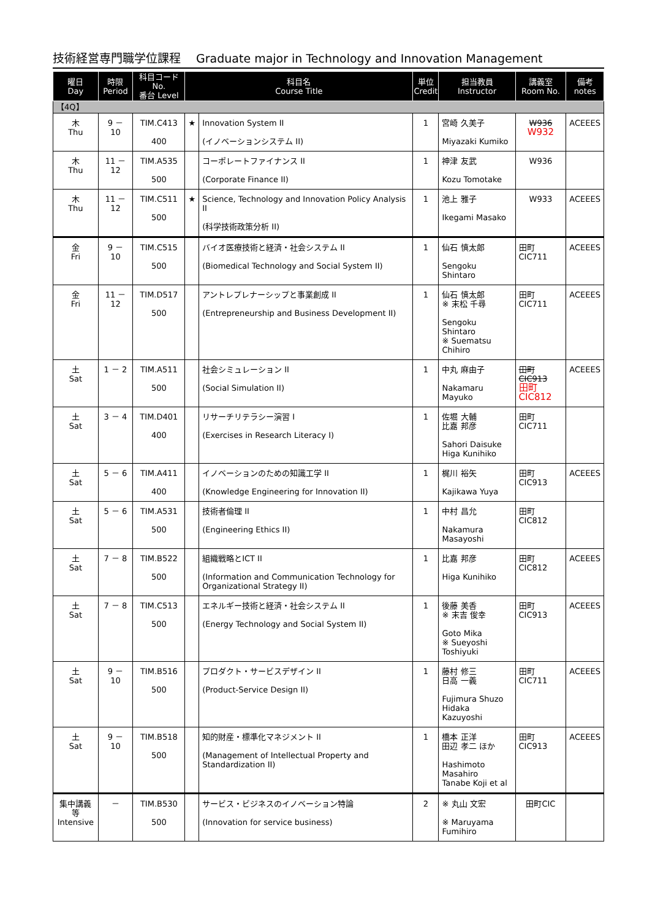技術経営専門職学位課程　 Graduate major in Technology and Innovation Management
| 曜日 Day | 時限 Period | 科目コード No. 番台 Level | 科目名 Course Title | | 単位 Credit | 担当教員 Instructor | 講義室 Room No. | 備考 notes |
| --- | --- | --- | --- | --- | --- | --- | --- | --- |
| 【4Q】 | | | | | | | | |
| 木 Thu | 9 － 10 | TIM.C413 400 | ★ | Innovation System II (イノベーションシステム II) | 1 | 宮崎 久美子 Miyazaki Kumiko | W936 W932 | ACEEES |
| 木 Thu | 11 － 12 | TIM.A535 500 | | コーポレートファイナンス II (Corporate Finance II) | 1 | 神津 友武 Kozu Tomotake | W936 | |
| 木 Thu | 11 － 12 | TIM.C511 500 | ★ | Science, Technology and Innovation Policy Analysis II (科学技術政策分析 II) | 1 | 池上 雅子 Ikegami Masako | W933 | ACEEES |
| 金 Fri | 9 － 10 | TIM.C515 500 | | バイオ医療技術と経済・社会システム II (Biomedical Technology and Social System II) | 1 | 仙石 慎太郎 Sengoku Shintaro | 田町CIC711 | ACEEES |
| 金 Fri | 11 － 12 | TIM.D517 500 | | アントレプレナーシップと事業創成 II (Entrepreneurship and Business Development II) | 1 | 仙石 慎太郎 ※ 末松 千尋 Sengoku Shintaro ※ Suematsu Chihiro | 田町CIC711 | ACEEES |
| 土 Sat | 1 － 2 | TIM.A511 500 | | 社会シミュレーション II (Social Simulation II) | 1 | 中丸 麻由子 Nakamaru Mayuko | 田町CIC913 田町CIC812 | ACEEES |
| 土 Sat | 3 － 4 | TIM.D401 400 | | リサーチリテラシー演習 I (Exercises in Research Literacy I) | 1 | 佐堀 大輔 比嘉 邦彦 Sahori Daisuke Higa Kunihiko | 田町CIC711 | |
| 土 Sat | 5 － 6 | TIM.A411 400 | | イノベーションのための知識工学 II (Knowledge Engineering for Innovation II) | 1 | 梶川 裕矢 Kajikawa Yuya | 田町CIC913 | ACEEES |
| 土 Sat | 5 － 6 | TIM.A531 500 | | 技術者倫理 II (Engineering Ethics II) | 1 | 中村 昌允 Nakamura Masayoshi | 田町CIC812 | |
| 土 Sat | 7 － 8 | TIM.B522 500 | | 組織戦略とICT II (Information and Communication Technology for Organizational Strategy II) | 1 | 比嘉 邦彦 Higa Kunihiko | 田町CIC812 | ACEEES |
| 土 Sat | 7 － 8 | TIM.C513 500 | | エネルギー技術と経済・社会システム II (Energy Technology and Social System II) | 1 | 後藤 美香 ※ 末吉 俊幸 Goto Mika ※ Sueyoshi Toshiyuki | 田町CIC913 | ACEEES |
| 土 Sat | 9 － 10 | TIM.B516 500 | | プロダクト・サービスデザイン II (Product-Service Design II) | 1 | 藤村 修三 日高 一義 Fujimura Shuzo Hidaka Kazuyoshi | 田町CIC711 | ACEEES |
| 土 Sat | 9 － 10 | TIM.B518 500 | | 知的財産・標準化マネジメント II (Management of Intellectual Property and Standardization II) | 1 | 橋本 正洋 田辺 孝二 ほか Hashimoto Masahiro Tanabe Koji et al | 田町CIC913 | ACEEES |
| 集中講義等 Intensive | － | TIM.B530 500 | | サービス・ビジネスのイノベーション特論 (Innovation for service business) | 2 | ※ 丸山 文宏 ※ Maruyama Fumihiro | 田町CIC | |